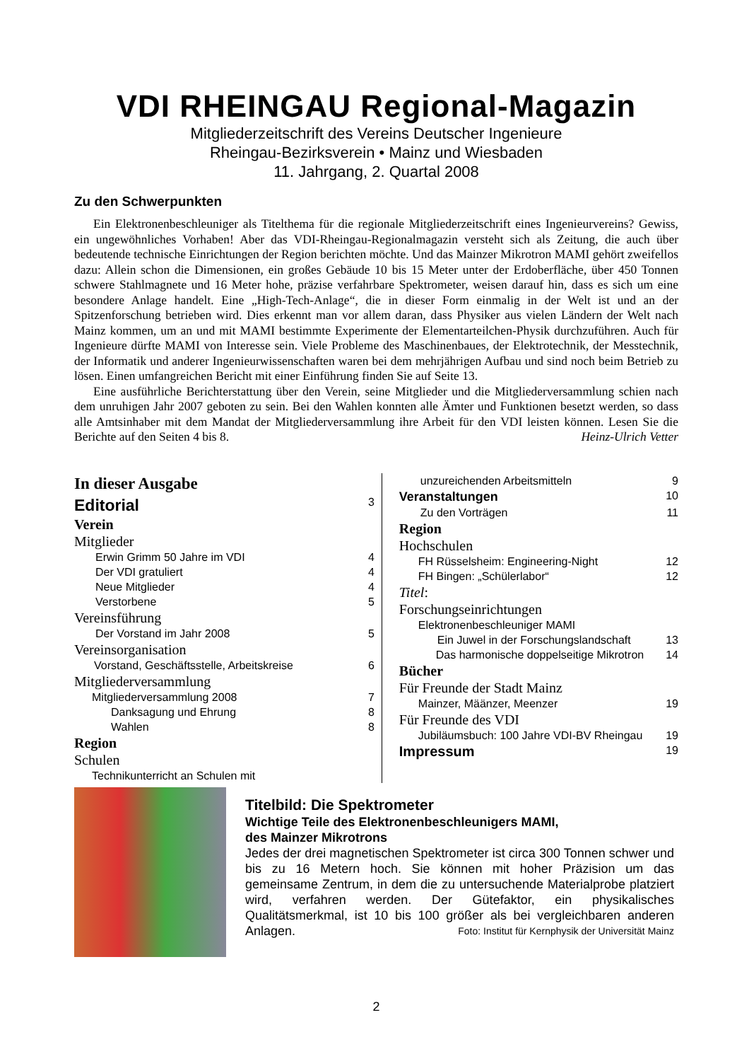VDI RHEINGAU Regional-Magazin
Mitgliederzeitschrift des Vereins Deutscher Ingenieure
Rheingau-Bezirksverein • Mainz und Wiesbaden
11. Jahrgang, 2. Quartal 2008
Zu den Schwerpunkten
Ein Elektronenbeschleuniger als Titelthema für die regionale Mitgliederzeitschrift eines Ingenieurvereins? Gewiss, ein ungewöhnliches Vorhaben! Aber das VDI-Rheingau-Regionalmagazin versteht sich als Zeitung, die auch über bedeutende technische Einrichtungen der Region berichten möchte. Und das Mainzer Mikrotron MAMI gehört zweifellos dazu: Allein schon die Dimensionen, ein großes Gebäude 10 bis 15 Meter unter der Erdoberfläche, über 450 Tonnen schwere Stahlmagnete und 16 Meter hohe, präzise verfahrbare Spektrometer, weisen darauf hin, dass es sich um eine besondere Anlage handelt. Eine „High-Tech-Anlage“, die in dieser Form einmalig in der Welt ist und an der Spitzenforschung betrieben wird. Dies erkennt man vor allem daran, dass Physiker aus vielen Ländern der Welt nach Mainz kommen, um an und mit MAMI bestimmte Experimente der Elementarteilchen-Physik durchzuführen. Auch für Ingenieure dürfte MAMI von Interesse sein. Viele Probleme des Maschinenbaues, der Elektrotechnik, der Messtechnik, der Informatik und anderer Ingenieurwissenschaften waren bei dem mehrjährigen Aufbau und sind noch beim Betrieb zu lösen. Einen umfangreichen Bericht mit einer Einführung finden Sie auf Seite 13.
Eine ausführliche Berichterstattung über den Verein, seine Mitglieder und die Mitgliederversammlung schien nach dem unruhigen Jahr 2007 geboten zu sein. Bei den Wahlen konnten alle Ämter und Funktionen besetzt werden, so dass alle Amtsinhaber mit dem Mandat der Mitgliederversammlung ihre Arbeit für den VDI leisten können. Lesen Sie die Berichte auf den Seiten 4 bis 8. Heinz-Ulrich Vetter
In dieser Ausgabe
Editorial 3
Verein
Mitglieder
Erwin Grimm 50 Jahre im VDI 4
Der VDI gratuliert 4
Neue Mitglieder 4
Verstorbene 5
Vereinsführung
Der Vorstand im Jahr 2008 5
Vereinsorganisation
Vorstand, Geschäftsstelle, Arbeitskreise 6
Mitgliederversammlung
Mitgliederversammlung 2008 7
Danksagung und Ehrung 8
Wahlen 8
Region
Schulen
Technikunterricht an Schulen mit
unzureichenden Arbeitsmitteln 9
Veranstaltungen 10
Zu den Vorträgen 11
Region
Hochschulen
FH Rüsselsheim: Engineering-Night 12
FH Bingen: „Schülerlabor“12
Titel:
Forschungseinrichtungen
Elektronenbeschleuniger MAMI
Ein Juwel in der Forschungslandschaft 13
Das harmonische doppelseitige Mikrotron 14
Bücher
Für Freunde der Stadt Mainz
Mainzer, Määnzer, Meenzer 19
Für Freunde des VDI
Jubiläumsbuch: 100 Jahre VDI-BV Rheingau 19
Impressum 19
Titelbild: Die Spektrometer
Wichtige Teile des Elektronenbeschleunigers MAMI,
des Mainzer Mikrotrons
Jedes der drei magnetischen Spektrometer ist circa 300 Tonnen schwer und bis zu 16 Metern hoch. Sie können mit hoher Präzision um das gemeinsame Zentrum, in dem die zu untersuchende Materialprobe platziert wird, verfahren werden. Der Gütefaktor, ein physikalisches Qualitätsmerkmal, ist 10 bis 100 größer als bei vergleichbaren anderen Anlagen. Foto: Institut für Kernphysik der Universität Mainz
2